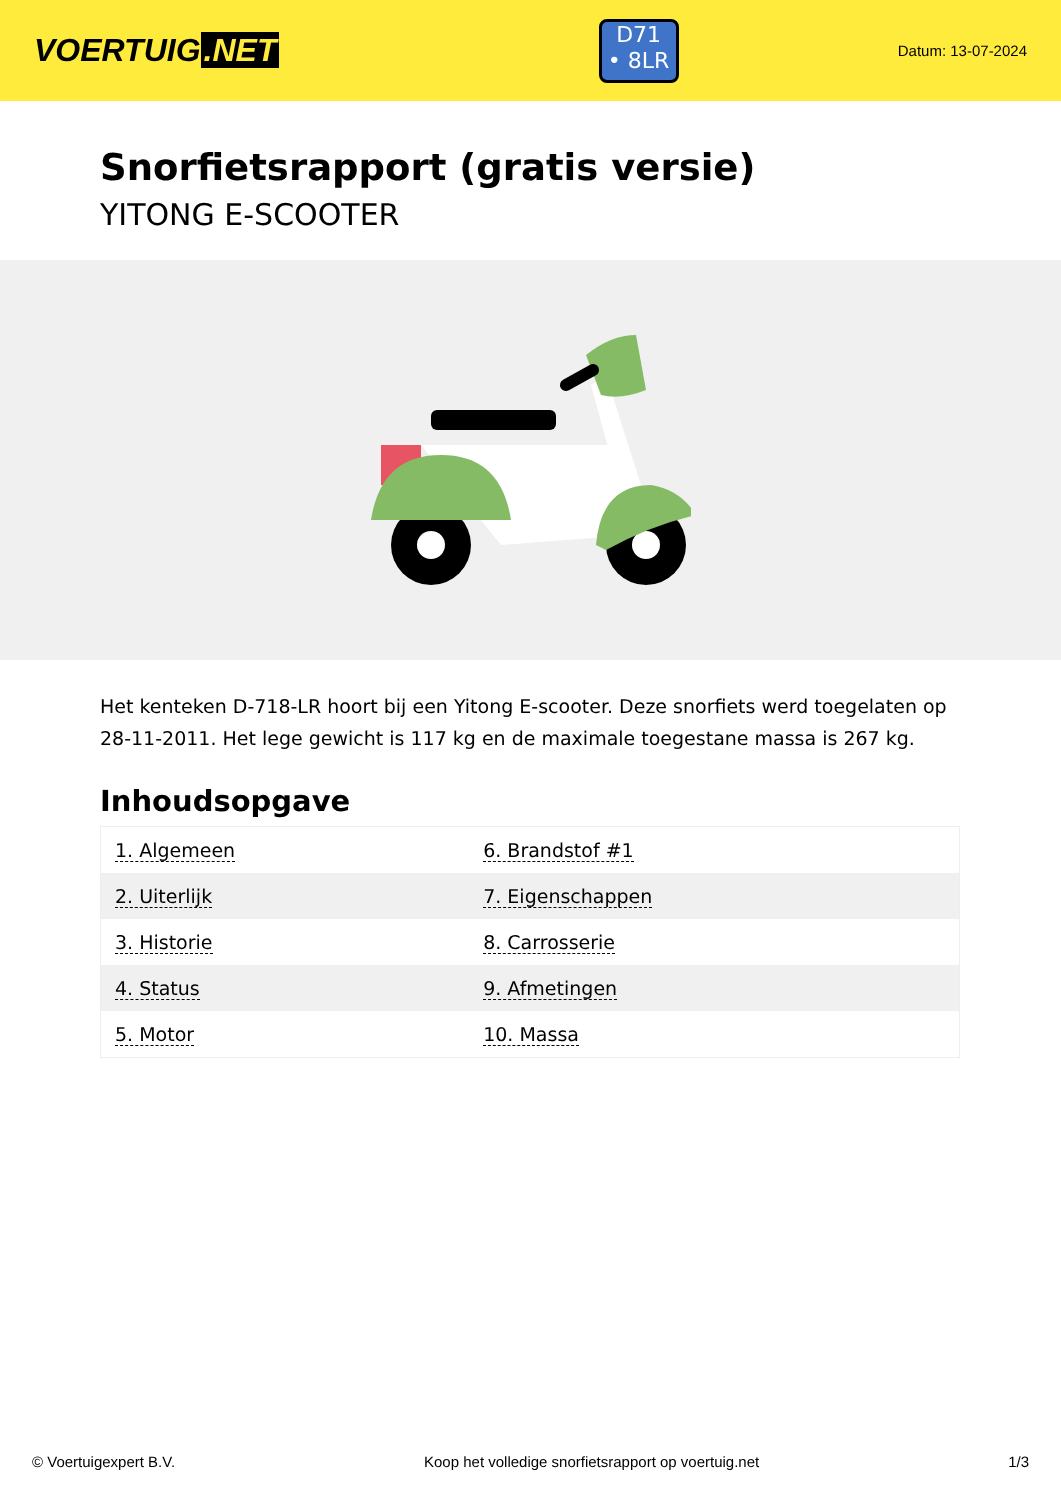VOERTUIG.NET
D71
• 8LR
Datum: 13-07-2024
Snorfietsrapport (gratis versie)
YITONG E-SCOOTER
Het kenteken D-718-LR hoort bij een Yitong E-scooter. Deze snorfiets werd toegelaten op 28-11-2011. Het lege gewicht is 117 kg en de maximale toegestane massa is 267 kg.
Inhoudsopgave
| 1. Algemeen | 6. Brandstof #1 |
| 2. Uiterlijk | 7. Eigenschappen |
| 3. Historie | 8. Carrosserie |
| 4. Status | 9. Afmetingen |
| 5. Motor | 10. Massa |
© Voertuigexpert B.V. Koop het volledige snorfietsrapport op voertuig.net 1/3